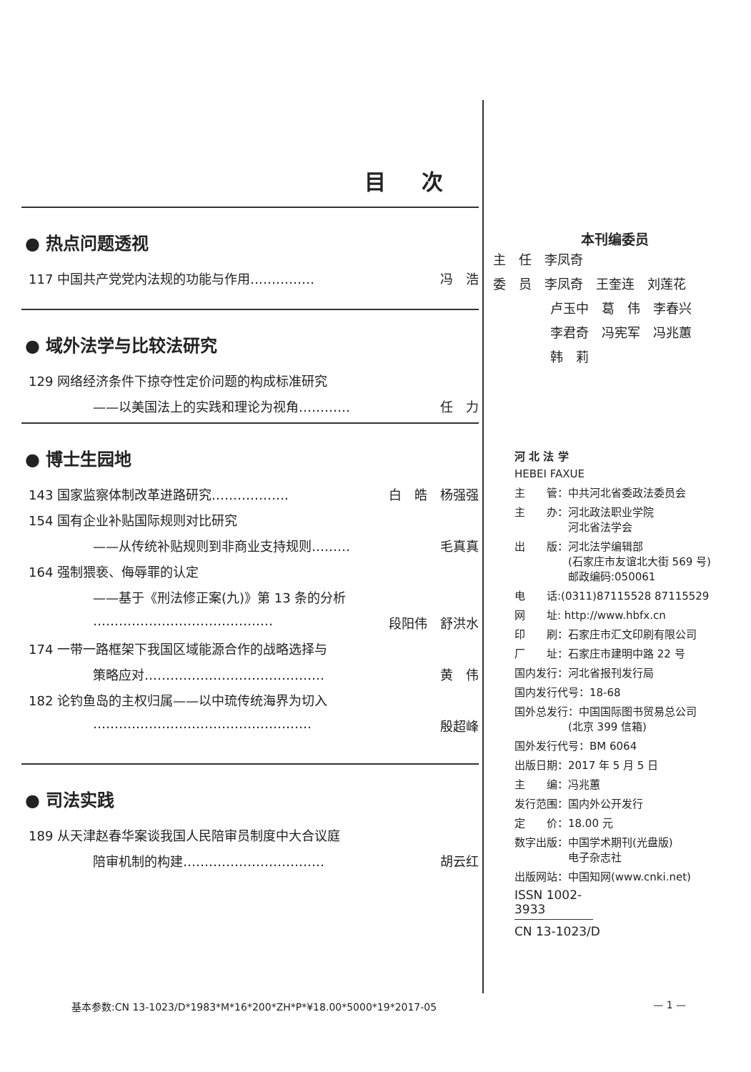目 次
● 热点问题透视
117 中国共产党党内法规的功能与作用…………… 冯　浩
● 域外法学与比较法研究
129 网络经济条件下掠夺性定价问题的构成标准研究
——以美国法上的实践和理论为视角………… 任　力
● 博士生园地
143 国家监察体制改革进路研究……………… 白　皓　杨强强
154 国有企业补贴国际规则对比研究
——从传统补贴规则到非商业支持规则……… 毛真真
164 强制猥亵、侮辱罪的认定
——基于《刑法修正案(九)》第 13 条的分析
…………………………………… 段阳伟　舒洪水
174 一带一路框架下我国区域能源合作的战略选择与
策略应对…………………………………… 黄　伟
182 论钓鱼岛的主权归属——以中琉传统海界为切入
…………………………………………… 殷超峰
● 司法实践
189 从天津赵春华案谈我国人民陪审员制度中大合议庭
陪审机制的构建…………………………… 胡云红
本刊编委员
主　任　李凤奇
委　员　李凤奇　王奎连　刘莲花
卢玉中　葛　伟　李春兴
李君奇　冯宪军　冯兆蕙
韩　莉
河 北 法 学
HEBEI FAXUE
主　　管：中共河北省委政法委员会
主　　办：河北政法职业学院
　　　　　河北省法学会
出　　版：河北法学编辑部
　　　　　(石家庄市友谊北大街 569 号)
　　　　　邮政编码:050061
电　　话:(0311)87115528 87115529
网　　址: http://www.hbfx.cn
印　　刷：石家庄市汇文印刷有限公司
厂　　址：石家庄市建明中路 22 号
国内发行：河北省报刊发行局
国内发行代号：18-68
国外总发行：中国国际图书贸易总公司
　　　　　(北京 399 信箱)
国外发行代号：BM 6064
出版日期：2017 年 5 月 5 日
主　　编：冯兆蕙
发行范围：国内外公开发行
定　　价：18.00 元
数字出版：中国学术期刊(光盘版)
　　　　　电子杂志社
出版网站：中国知网(www.cnki.net)
ISSN 1002-3933
CN 13-1023/D
基本参数:CN 13-1023/D*1983*M*16*200*ZH*P*¥18.00*5000*19*2017-05 — 1 —